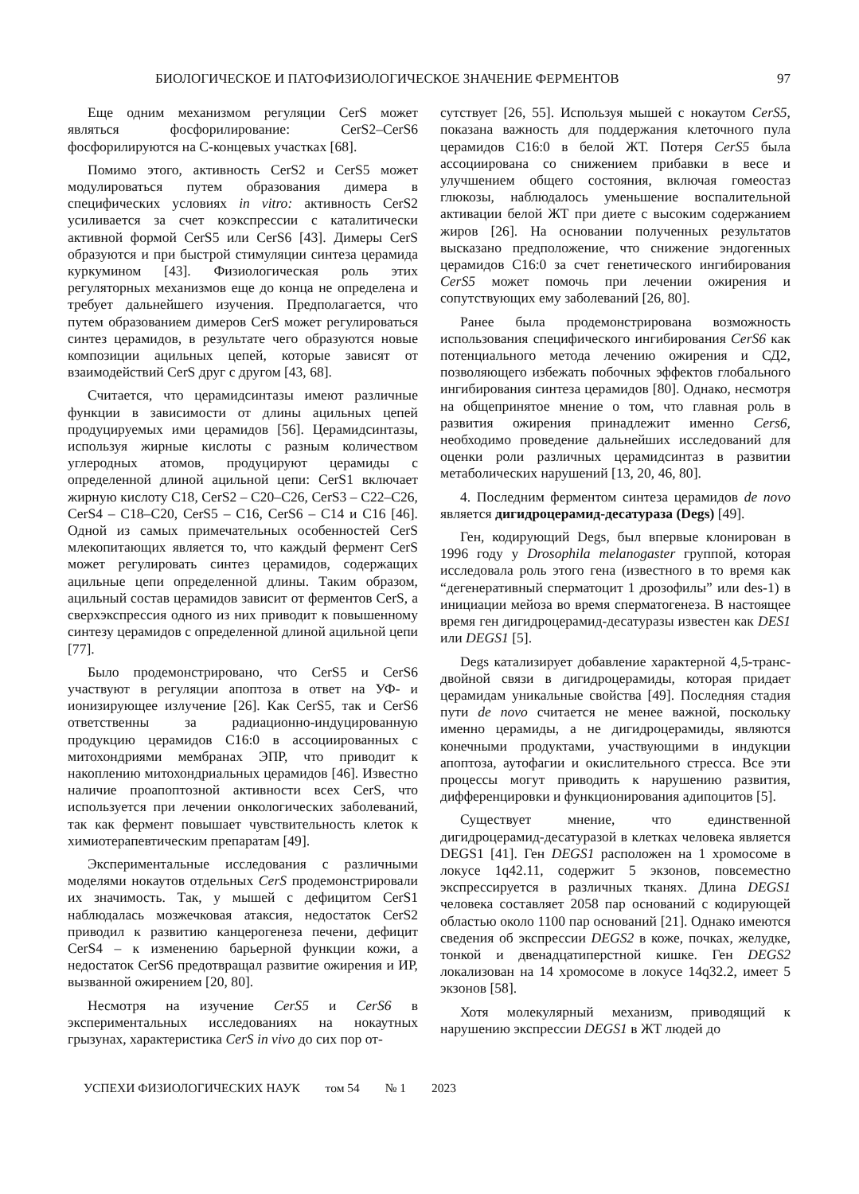БИОЛОГИЧЕСКОЕ И ПАТОФИЗИОЛОГИЧЕСКОЕ ЗНАЧЕНИЕ ФЕРМЕНТОВ 97
Еще одним механизмом регуляции CerS может являться фосфорилирование: CerS2–CerS6 фосфорилируются на С-концевых участках [68].
Помимо этого, активность CerS2 и CerS5 может модулироваться путем образования димера в специфических условиях in vitro: активность CerS2 усиливается за счет коэкспрессии с каталитически активной формой CerS5 или CerS6 [43]. Димеры CerS образуются и при быстрой стимуляции синтеза церамида куркумином [43]. Физиологическая роль этих регуляторных механизмов еще до конца не определена и требует дальнейшего изучения. Предполагается, что путем образованием димеров CerS может регулироваться синтез церамидов, в результате чего образуются новые композиции ацильных цепей, которые зависят от взаимодействий CerS друг с другом [43, 68].
Считается, что церамидсинтазы имеют различные функции в зависимости от длины ацильных цепей продуцируемых ими церамидов [56]. Церамидсинтазы, используя жирные кислоты с разным количеством углеродных атомов, продуцируют церамиды с определенной длиной ацильной цепи: CerS1 включает жирную кислоту С18, CerS2 – С20–С26, CerS3 – С22–С26, CerS4 – С18–С20, CerS5 – С16, CerS6 – С14 и С16 [46]. Одной из самых примечательных особенностей CerS млекопитающих является то, что каждый фермент CerS может регулировать синтез церамидов, содержащих ацильные цепи определенной длины. Таким образом, ацильный состав церамидов зависит от ферментов CerS, а сверхэкспрессия одного из них приводит к повышенному синтезу церамидов с определенной длиной ацильной цепи [77].
Было продемонстрировано, что CerS5 и CerS6 участвуют в регуляции апоптоза в ответ на УФ- и ионизирующее излучение [26]. Как CerS5, так и CerS6 ответственны за радиационно-индуцированную продукцию церамидов С16:0 в ассоциированных с митохондриями мембранах ЭПР, что приводит к накоплению митохондриальных церамидов [46]. Известно наличие проапоптозной активности всех CerS, что используется при лечении онкологических заболеваний, так как фермент повышает чувствительность клеток к химиотерапевтическим препаратам [49].
Экспериментальные исследования с различными моделями нокаутов отдельных CerS продемонстрировали их значимость. Так, у мышей с дефицитом CerS1 наблюдалась мозжечковая атаксия, недостаток CerS2 приводил к развитию канцерогенеза печени, дефицит CerS4 – к изменению барьерной функции кожи, а недостаток CerS6 предотвращал развитие ожирения и ИР, вызванной ожирением [20, 80].
Несмотря на изучение CerS5 и CerS6 в экспериментальных исследованиях на нокаутных грызунах, характеристика CerS in vivo до сих пор от-
сутствует [26, 55]. Используя мышей с нокаутом CerS5, показана важность для поддержания клеточного пула церамидов С16:0 в белой ЖТ. Потеря CerS5 была ассоциирована со снижением прибавки в весе и улучшением общего состояния, включая гомеостаз глюкозы, наблюдалось уменьшение воспалительной активации белой ЖТ при диете с высоким содержанием жиров [26]. На основании полученных результатов высказано предположение, что снижение эндогенных церамидов С16:0 за счет генетического ингибирования CerS5 может помочь при лечении ожирения и сопутствующих ему заболеваний [26, 80].
Ранее была продемонстрирована возможность использования специфического ингибирования CerS6 как потенциального метода лечению ожирения и СД2, позволяющего избежать побочных эффектов глобального ингибирования синтеза церамидов [80]. Однако, несмотря на общепринятое мнение о том, что главная роль в развития ожирения принадлежит именно Cers6, необходимо проведение дальнейших исследований для оценки роли различных церамидсинтаз в развитии метаболических нарушений [13, 20, 46, 80].
4. Последним ферментом синтеза церамидов de novo является дигидроцерамид-десатураза (Degs) [49].
Ген, кодирующий Degs, был впервые клонирован в 1996 году у Drosophila melanogaster группой, которая исследовала роль этого гена (известного в то время как “дегенеративный сперматоцит 1 дрозофилы” или des-1) в инициации мейоза во время сперматогенеза. В настоящее время ген дигидроцерамид-десатуразы известен как DES1 или DEGS1 [5].
Degs катализирует добавление характерной 4,5-транс-двойной связи в дигидроцерамиды, которая придает церамидам уникальные свойства [49]. Последняя стадия пути de novo считается не менее важной, поскольку именно церамиды, а не дигидроцерамиды, являются конечными продуктами, участвующими в индукции апоптоза, аутофагии и окислительного стресса. Все эти процессы могут приводить к нарушению развития, дифференцировки и функционирования адипоцитов [5].
Существует мнение, что единственной дигидроцерамид-десатуразой в клетках человека является DEGS1 [41]. Ген DEGS1 расположен на 1 хромосоме в локусе 1q42.11, содержит 5 экзонов, повсеместно экспрессируется в различных тканях. Длина DEGS1 человека составляет 2058 пар оснований с кодирующей областью около 1100 пар оснований [21]. Однако имеются сведения об экспрессии DEGS2 в коже, почках, желудке, тонкой и двенадцатиперстной кишке. Ген DEGS2 локализован на 14 хромосоме в локусе 14q32.2, имеет 5 экзонов [58].
Хотя молекулярный механизм, приводящий к нарушению экспрессии DEGS1 в ЖТ людей до
УСПЕХИ ФИЗИОЛОГИЧЕСКИХ НАУК том 54 № 1 2023